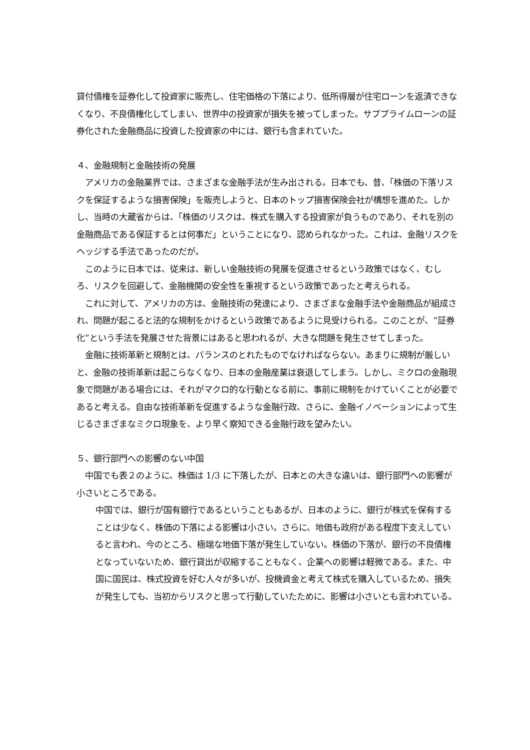貸付債権を証券化して投資家に販売し、住宅価格の下落により、低所得層が住宅ローンを返済できなくなり、不良債権化してしまい、世界中の投資家が損失を被ってしまった。サブプライムローンの証券化された金融商品に投資した投資家の中には、銀行も含まれていた。
４、金融規制と金融技術の発展
　アメリカの金融業界では、さまざまな金融手法が生み出される。日本でも、昔、「株価の下落リスクを保証するような損害保険」を販売しようと、日本のトップ損害保険会社が構想を進めた。しかし、当時の大蔵省からは、「株価のリスクは、株式を購入する投資家が負うものであり、それを別の金融商品である保証するとは何事だ」ということになり、認められなかった。これは、金融リスクをヘッジする手法であったのだが。
　このように日本では、従来は、新しい金融技術の発展を促進させるという政策ではなく、むしろ、リスクを回避して、金融機関の安全性を重視するという政策であったと考えられる。
　これに対して、アメリカの方は、金融技術の発達により、さまざまな金融手法や金融商品が組成され、問題が起こると法的な規制をかけるという政策であるように見受けられる。このことが、“証券化”という手法を発展させた背景にはあると思われるが、大きな問題を発生させてしまった。
　金融に技術革新と規制とは、バランスのとれたものでなければならない。あまりに規制が厳しいと、金融の技術革新は起こらなくなり、日本の金融産業は衰退してしまう。しかし、ミクロの金融現象で問題がある場合には、それがマクロ的な行動となる前に、事前に規制をかけていくことが必要であると考える。自由な技術革新を促進するような金融行政、さらに、金融イノベーションによって生じるさまざまなミクロ現象を、より早く察知できる金融行政を望みたい。
５、銀行部門への影響のない中国
　中国でも表２のように、株価は 1/3 に下落したが、日本との大きな違いは、銀行部門への影響が小さいところである。
中国では、銀行が国有銀行であるということもあるが、日本のように、銀行が株式を保有することは少なく、株価の下落による影響は小さい。さらに、地価も政府がある程度下支えしていると言われ、今のところ、極端な地価下落が発生していない。株価の下落が、銀行の不良債権となっていないため、銀行貸出が収縮することもなく、企業への影響は軽微である。また、中国に国民は、株式投資を好む人々が多いが、投機資金と考えて株式を購入しているため、損失が発生しても、当初からリスクと思って行動していたために、影響は小さいとも言われている。